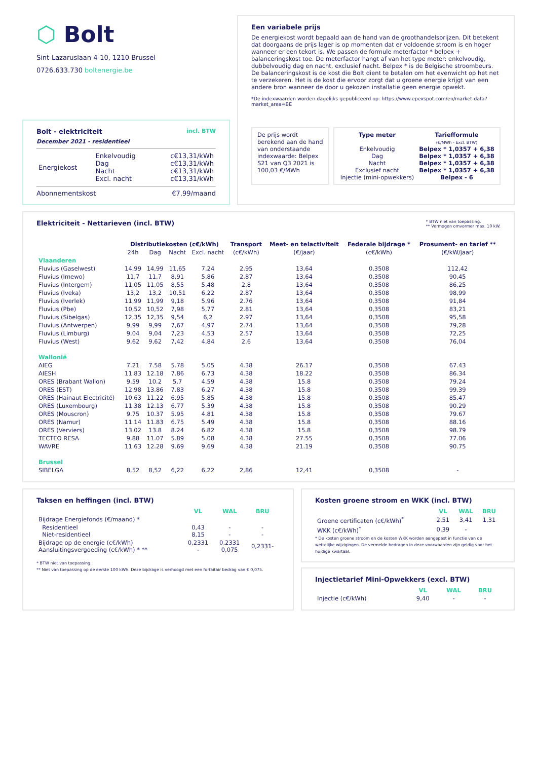⬡ Bolt
Sint-Lazaruslaan 4-10, 1210 Brussel
0726.633.730 boltenergie.be
Bolt - elektriciteit
December 2021 - residentieel
incl. BTW
| Energiekost | Enkelvoudig Dag Nacht Excl. nacht | c€13,31/kWh c€13,31/kWh c€13,31/kWh c€13,31/kWh |
Abonnementskost €7,99/maand
Een variabele prijs
De energiekost wordt bepaald aan de hand van de groothandelsprijzen. Dit betekent dat doorgaans de prijs lager is op momenten dat er voldoende stroom is en hoger wanneer er een tekort is. We passen de formule meterfactor * belpex + balanceringskost toe. De meterfactor hangt af van het type meter: enkelvoudig, dubbelvoudig dag en nacht, exclusief nacht. Belpex * is de Belgische stroombeurs. De balanceringskost is de kost die Bolt dient te betalen om het evenwicht op het net te verzekeren. Het is de kost die ervoor zorgt dat u groene energie krijgt van een andere bron wanneer de door u gekozen installatie geen energie opwekt.
*De indexwaarden worden dagelijks gepubliceerd op: https://www.epexspot.com/en/market-data?market_area=BE
De prijs wordt berekend aan de hand van onderstaande indexwaarde: Belpex S21 van Q3 2021 is 100,03 €/MWh
Type meter
Enkelvoudig
Dag
Nacht
Exclusief nacht
Injectie (mini-opwekkers)
Tariefformule
(€/MWh - Excl. BTW)
Belpex * 1,0357 + 6,38
Belpex * 1,0357 + 6,38
Belpex * 1,0357 + 6,38
Belpex * 1,0357 + 6,38
Belpex - 6
Elektriciteit - Nettarieven (incl. BTW)
* BTW niet van toepassing.
** Vermogen omvormer max. 10 kW.
| | Distributiekosten (c€/kWh) | | | | Transport | Meet- en telactiviteit | Federale bijdrage * | Prosument- en tarief ** |
| --- | --- | --- | --- | --- | --- | --- | --- | --- |
| | 24h | Dag | Nacht | Excl. nacht | (c€/kWh) | (€/jaar) | (c€/kWh) | (€/kW/jaar) |
| Vlaanderen | | | | | | | | |
| Fluvius (Gaselwest) | 14,99 | 14,99 | 11,65 | 7,24 | 2.95 | 13,64 | 0,3508 | 112,42 |
| Fluvius (Imewo) | 11,7 | 11,7 | 8,91 | 5,86 | 2.87 | 13,64 | 0,3508 | 90,45 |
| Fluvius (Intergem) | 11,05 | 11,05 | 8,55 | 5,48 | 2.8 | 13,64 | 0,3508 | 86,25 |
| Fluvius (Iveka) | 13,2 | 13,2 | 10,51 | 6,22 | 2.87 | 13,64 | 0,3508 | 98,99 |
| Fluvius (Iverlek) | 11,99 | 11,99 | 9,18 | 5,96 | 2.76 | 13,64 | 0,3508 | 91,84 |
| Fluvius (Pbe) | 10,52 | 10,52 | 7,98 | 5,77 | 2.81 | 13,64 | 0,3508 | 83,21 |
| Fluvius (Sibelgas) | 12,35 | 12,35 | 9,54 | 6,2 | 2.97 | 13,64 | 0,3508 | 95,58 |
| Fluvius (Antwerpen) | 9,99 | 9,99 | 7,67 | 4,97 | 2.74 | 13,64 | 0,3508 | 79,28 |
| Fluvius (Limburg) | 9,04 | 9,04 | 7,23 | 4,53 | 2.57 | 13,64 | 0,3508 | 72,25 |
| Fluvius (West) | 9,62 | 9,62 | 7,42 | 4,84 | 2.6 | 13,64 | 0,3508 | 76,04 |
| Wallonië | | | | | | | | |
| AIEG | 7.21 | 7.58 | 5.78 | 5.05 | 4.38 | 26.17 | 0,3508 | 67.43 |
| AIESH | 11.83 | 12.18 | 7.86 | 6.73 | 4.38 | 18.22 | 0,3508 | 86.34 |
| ORES (Brabant Wallon) | 9.59 | 10.2 | 5.7 | 4.59 | 4.38 | 15.8 | 0,3508 | 79.24 |
| ORES (EST) | 12.98 | 13.86 | 7.83 | 6.27 | 4.38 | 15.8 | 0,3508 | 99.39 |
| ORES (Hainaut Electricité) | 10.63 | 11.22 | 6.95 | 5.85 | 4.38 | 15.8 | 0,3508 | 85.47 |
| ORES (Luxembourg) | 11.38 | 12.13 | 6.77 | 5.39 | 4.38 | 15.8 | 0,3508 | 90.29 |
| ORES (Mouscron) | 9.75 | 10.37 | 5.95 | 4.81 | 4.38 | 15.8 | 0,3508 | 79.67 |
| ORES (Namur) | 11.14 | 11.83 | 6.75 | 5.49 | 4.38 | 15.8 | 0,3508 | 88.16 |
| ORES (Verviers) | 13.02 | 13.8 | 8.24 | 6.82 | 4.38 | 15.8 | 0,3508 | 98.79 |
| TECTEO RESA | 9.88 | 11.07 | 5.89 | 5.08 | 4.38 | 27.55 | 0,3508 | 77.06 |
| WAVRE | 11.63 | 12.28 | 9.69 | 9.69 | 4.38 | 21.19 | 0,3508 | 90.75 |
| Brussel | | | | | | | | |
| SIBELGA | 8,52 | 8,52 | 6,22 | 6,22 | 2,86 | 12,41 | 0,3508 | - |
Taksen en heffingen (incl. BTW)
| | VL | WAL | BRU |
| Bijdrage Energiefonds (€/maand) * | | | |
| Residentieel Niet-residentieel | 0,43 8,15 | - - | - - |
| Bijdrage op de energie (c€/kWh) Aansluitingsvergoeding (c€/kWh) * ** | 0,2331 - | 0,2331 0,075 | 0,2331- |
* BTW niet van toepassing.
** Niet van toepassing op de eerste 100 kWh. Deze bijdrage is verhoogd met een forfaitair bedrag van € 0,075.
Kosten groene stroom en WKK (incl. BTW)
| | VL | WAL | BRU |
| Groene certificaten (c€/kWh)<sup>*</sup> | 2,51 | 3,41 | 1,31 |
| WKK (c€/kWh)<sup>*</sup> | 0,39 | - | |
* De kosten groene stroom en de kosten WKK worden aangepast in functie van de wettelijke wijzigingen. De vermelde bedragen in deze voorwaarden zijn geldig voor het huidige kwartaal.
Injectietarief Mini-Opwekkers (excl. BTW)
| | VL | WAL | BRU |
| Injectie (c€/kWh) | 9,40 | - | - |